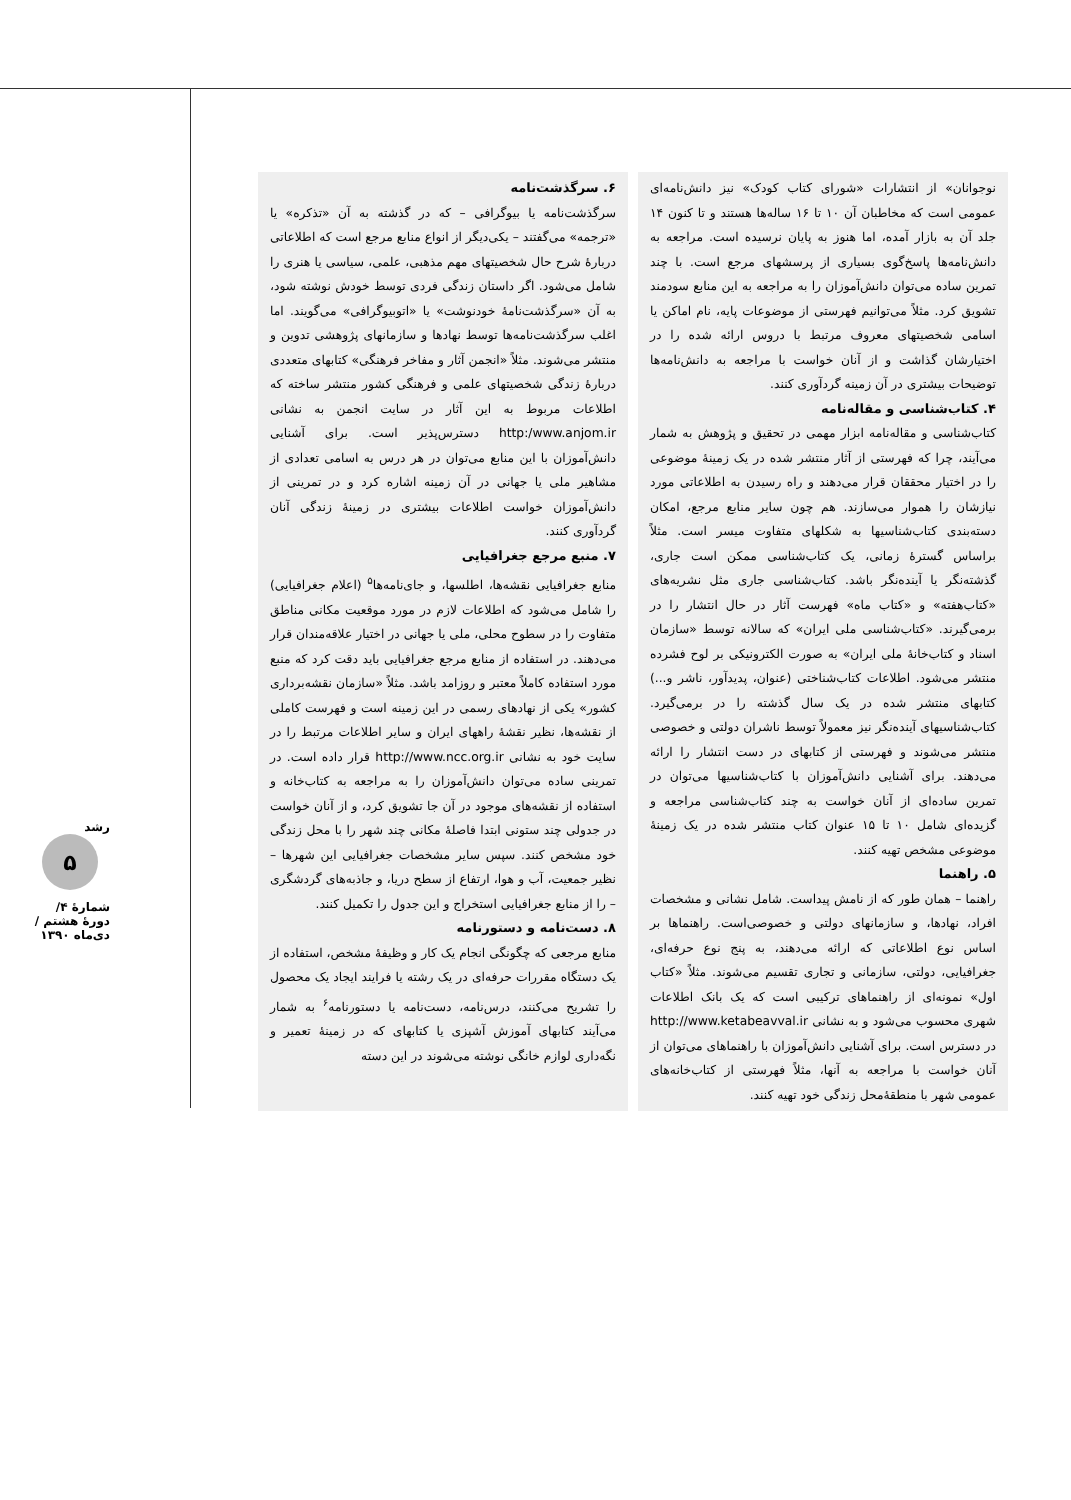رشد
۵
شمارهٔ ۴/ دورهٔ هشتم /دی‌ماه ۱۳۹۰
نوجوانان» از انتشارات «شورای کتاب کودک» نیز دانش‌نامه‌ای عمومی است که مخاطبان آن ۱۰ تا ۱۶ ساله‌ها هستند و تا کنون ۱۴ جلد آن به بازار آمده، اما هنوز به پایان نرسیده است. مراجعه به دانش‌نامه‌ها پاسخ‌گوی بسیاری از پرسشهای مرجع است. با چند تمرین ساده می‌توان دانش‌آموزان را به مراجعه به این منابع سودمند تشویق کرد. مثلاً می‌توانیم فهرستی از موضوعات پایه، نام اماکن یا اسامی شخصیتهای معروف مرتبط با دروس ارائه شده را در اختیارشان گذاشت و از آنان خواست با مراجعه به دانش‌نامه‌ها توضیحات بیشتری در آن زمینه گردآوری کنند.
۴. کتاب‌شناسی و مقاله‌نامه
کتاب‌شناسی و مقاله‌نامه ابزار مهمی در تحقیق و پژوهش به شمار می‌آیند، چرا که فهرستی از آثار منتشر شده در یک زمینهٔ موضوعی را در اختیار محققان قرار می‌دهند و راه رسیدن به اطلاعاتی مورد نیازشان را هموار می‌سازند. هم چون سایر منابع مرجع، امکان دسته‌بندی کتاب‌شناسیها به شکلهای متفاوت میسر است. مثلاً براساس گسترهٔ زمانی، یک کتاب‌شناسی ممکن است جاری، گذشته‌نگر یا آینده‌نگر باشد. کتاب‌شناسی جاری مثل نشریه‌های «کتاب‌هفته» و «کتاب ماه» فهرست آثار در حال انتشار را در برمی‌گیرند. «کتاب‌شناسی ملی ایران» که سالانه توسط «سازمان اسناد و کتاب‌خانهٔ ملی ایران» به صورت الکترونیکی بر لوح فشرده منتشر می‌شود. اطلاعات کتاب‌شناختی (عنوان، پدیدآور، ناشر و...) کتابهای منتشر شده در یک سال گذشته را در برمی‌گیرد. کتاب‌شناسیهای آینده‌نگر نیز معمولاً توسط ناشران دولتی و خصوصی منتشر می‌شوند و فهرستی از کتابهای در دست انتشار را ارائه می‌دهند. برای آشنایی دانش‌آموزان با کتاب‌شناسیها می‌توان در تمرین ساده‌ای از آنان خواست به چند کتاب‌شناسی مراجعه و گزیده‌ای شامل ۱۰ تا ۱۵ عنوان کتاب منتشر شده در یک زمینهٔ موضوعی مشخص تهیه کنند.
۵. راهنما
راهنما – همان طور که از نامش پیداست. شامل نشانی و مشخصات افراد، نهادها، و سازمانهای دولتی و خصوصی‌است. راهنماها بر اساس نوع اطلاعاتی که ارائه می‌دهند، به پنج نوع حرفه‌ای، جغرافیایی، دولتی، سازمانی و تجاری تقسیم می‌شوند. مثلاً «کتاب اول» نمونه‌ای از راهنماهای ترکیبی است که یک بانک اطلاعات شهری محسوب می‌شود و به نشانی http://www.ketabeavval.ir در دسترس است. برای آشنایی دانش‌آموزان با راهنماهای می‌توان از آنان خواست با مراجعه به آنها، مثلاً فهرستی از کتاب‌خانه‌های عمومی شهر با منطقهٔ‌محل زندگی خود تهیه کنند.
۶. سرگذشت‌نامه
سرگذشت‌نامه یا بیوگرافی – که در گذشته به آن «تذکره» یا «ترجمه» می‌گفتند – یکی‌دیگر از انواع منابع مرجع است که اطلاعاتی دربارهٔ شرح حال شخصیتهای مهم مذهبی، علمی، سیاسی یا هنری را شامل می‌شود. اگر داستان زندگی فردی توسط خودش نوشته شود، به آن «سرگذشت‌نامهٔ خودنوشت» یا «اتوبیوگرافی» می‌گویند. اما اغلب سرگذشت‌نامه‌ها توسط نهادها و سازمانهای پژوهشی تدوین و منتشر می‌شوند. مثلاً «انجمن آثار و مفاخر فرهنگی» کتابهای متعددی دربارهٔ زندگی شخصیتهای علمی و فرهنگی کشور منتشر ساخته که اطلاعات مربوط به این آثار در سایت انجمن به نشانی http:/www.anjom.ir دسترس‌پذیر است. برای آشنایی دانش‌آموزان با این منابع می‌توان در هر درس به اسامی تعدادی از مشاهیر ملی یا جهانی در آن زمینه اشاره کرد و در تمرینی از دانش‌آموزان خواست اطلاعات بیشتری در زمینهٔ زندگی آنان گردآوری کنند.
۷. منبع مرجع جغرافیایی
منابع جغرافیایی نقشه‌ها، اطلسها، و جای‌نامه‌ها<sup>۵</sup> (اعلام جغرافیایی) را شامل می‌شود که اطلاعات لازم در مورد موقعیت مکانی مناطق متفاوت را در سطوح محلی، ملی یا جهانی در اختیار علاقه‌مندان قرار می‌دهند. در استفاده از منابع مرجع جغرافیایی باید دقت کرد که منبع مورد استفاده کاملاً معتبر و روزامد باشد. مثلاً «سازمان نقشه‌برداری کشور» یکی از نهادهای رسمی در این زمینه است و فهرست کاملی از نقشه‌ها، نظیر نقشهٔ راههای ایران و سایر اطلاعات مرتبط را در سایت خود به نشانی http://www.ncc.org.ir قرار داده است. در تمرینی ساده می‌توان دانش‌آموزان را به مراجعه به کتاب‌خانه و استفاده از نقشه‌های موجود در آن جا تشویق کرد، و از آنان خواست در جدولی چند ستونی ابتدا فاصلهٔ مکانی چند شهر را با محل زندگی خود مشخص کنند. سپس سایر مشخصات جغرافیایی این شهرها – نظیر جمعیت، آب و هوا، ارتفاع از سطح دریا، و جاذبه‌های گردشگری – را از منابع جغرافیایی استخراج و این جدول را تکمیل کنند.
۸. دست‌نامه و دستورنامه
منابع مرجعی که چگونگی انجام یک کار و وظیفهٔ مشخص، استفاده از یک دستگاه مقررات حرفه‌ای در یک رشته یا فرایند ایجاد یک محصول را تشریح می‌کنند، درس‌نامه، دست‌نامه یا دستورنامه<sup>۶</sup> به شمار می‌آیند کتابهای آموزش آشپزی یا کتابهای که در زمینهٔ تعمیر و نگه‌داری لوازم خانگی نوشته می‌شوند در این دسته